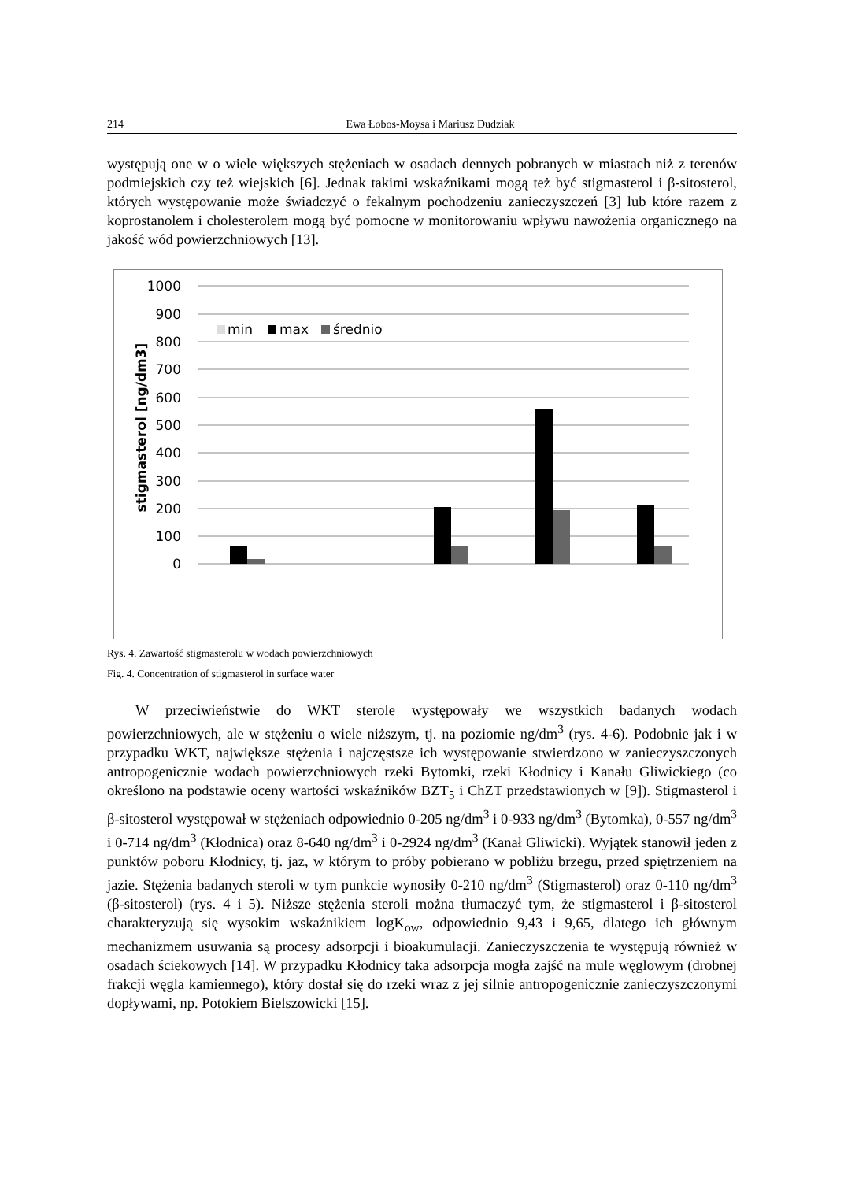214 Ewa Łobos-Moysa i Mariusz Dudziak
występują one w o wiele większych stężeniach w osadach dennych pobranych w miastach niż z terenów podmiejskich czy też wiejskich [6]. Jednak takimi wskaźnikami mogą też być stigmasterol i β-sitosterol, których występowanie może świadczyć o fekalnym pochodzeniu zanieczyszczeń [3] lub które razem z koprostanolem i cholesterolem mogą być pomocne w monitorowaniu wpływu nawożenia organicznego na jakość wód powierzchniowych [13].
1000
900
800
700
600
500
400
300
200
100
0
stigmasterol [ng/dm3]
min
max
średnio
Rys. 4. Zawartość stigmasterolu w wodach powierzchniowych
Fig. 4. Concentration of stigmasterol in surface water
W przeciwieństwie do WKT sterole występowały we wszystkich badanych wodach powierzchniowych, ale w stężeniu o wiele niższym, tj. na poziomie ng/dm<sup>3</sup> (rys. 4-6). Podobnie jak i w przypadku WKT, największe stężenia i najczęstsze ich występowanie stwierdzono w zanieczyszczonych antropogenicznie wodach powierzchniowych rzeki Bytomki, rzeki Kłodnicy i Kanału Gliwickiego (co określono na podstawie oceny wartości wskaźników BZT<sub>5</sub> i ChZT przedstawionych w [9]). Stigmasterol i β-sitosterol występował w stężeniach odpowiednio 0-205 ng/dm<sup>3</sup> i 0-933 ng/dm<sup>3</sup> (Bytomka), 0-557 ng/dm<sup>3</sup> i 0-714 ng/dm<sup>3</sup> (Kłodnica) oraz 8-640 ng/dm<sup>3</sup> i 0-2924 ng/dm<sup>3</sup> (Kanał Gliwicki). Wyjątek stanowił jeden z punktów poboru Kłodnicy, tj. jaz, w którym to próby pobierano w pobliżu brzegu, przed spiętrzeniem na jazie. Stężenia badanych steroli w tym punkcie wynosiły 0-210 ng/dm<sup>3</sup> (Stigmasterol) oraz 0-110 ng/dm<sup>3</sup> (β-sitosterol) (rys. 4 i 5). Niższe stężenia steroli można tłumaczyć tym, że stigmasterol i β-sitosterol charakteryzują się wysokim wskaźnikiem logK<sub>ow</sub>, odpowiednio 9,43 i 9,65, dlatego ich głównym mechanizmem usuwania są procesy adsorpcji i bioakumulacji. Zanieczyszczenia te występują również w osadach ściekowych [14]. W przypadku Kłodnicy taka adsorpcja mogła zajść na mule węglowym (drobnej frakcji węgla kamiennego), który dostał się do rzeki wraz z jej silnie antropogenicznie zanieczyszczonymi dopływami, np. Potokiem Bielszowicki [15].